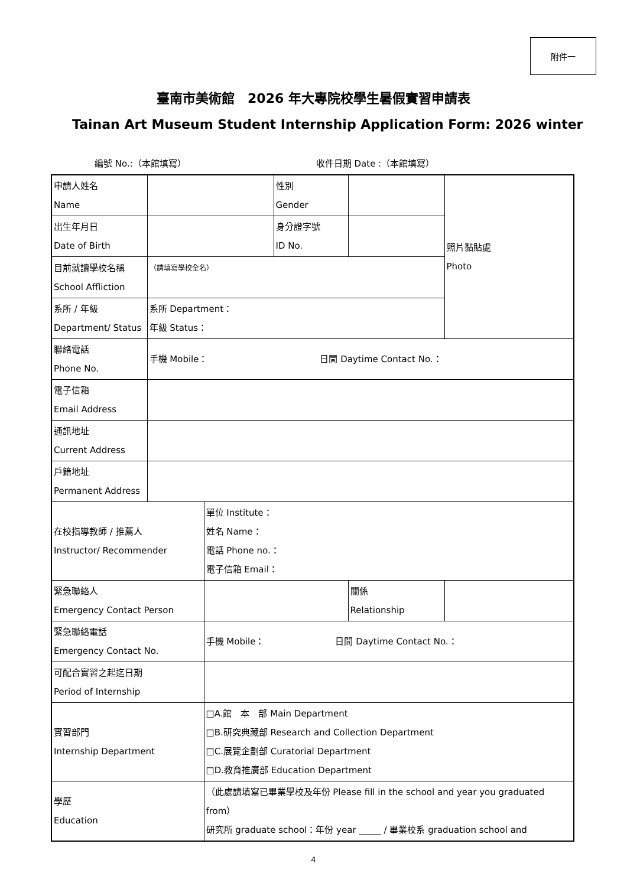附件一
臺南市美術館　2026 年大專院校學生暑假實習申請表
Tainan Art Museum Student Internship Application Form: 2026 winter
編號 No.:（本館填寫） 收件日期 Date :（本館填寫）
| 申請人姓名 Name | | | 性別 Gender | | 照片黏貼處 Photo |
| 出生年月日 Date of Birth | | | 身分證字號 ID No. | | |
| 目前就讀學校名稱 School Affliction | （請填寫學校全名） | | | | |
| 系所 / 年級 Department/ Status | 系所 Department： 年級 Status： | | | | |
| 聯絡電話 Phone No. | 手機 Mobile： 日間 Daytime Contact No.： | | | | |
| 電子信箱 Email Address | | | | | |
| 通訊地址 Current Address | | | | | |
| 戶籍地址 Permanent Address | | | | | |
| 在校指導教師 / 推薦人 Instructor/ Recommender | | 單位 Institute： 姓名 Name： 電話 Phone no.： 電子信箱 Email： | | | |
| 緊急聯絡人 Emergency Contact Person | | | | 關係 Relationship | |
| 緊急聯絡電話 Emergency Contact No. | | 手機 Mobile： 日間 Daytime Contact No.： | | | |
| 可配合實習之起迄日期 Period of Internship | | | | | |
| 實習部門 Internship Department | | □A.館 本 部 Main Department □B.研究典藏部 Research and Collection Department □C.展覽企劃部 Curatorial Department □D.教育推廣部 Education Department | | | |
| 學歷 Education | | （此處請填寫已畢業學校及年份 Please fill in the school and year you graduated from） 研究所 graduate school：年份 year _____ / 畢業校系 graduation school and | | | |
4